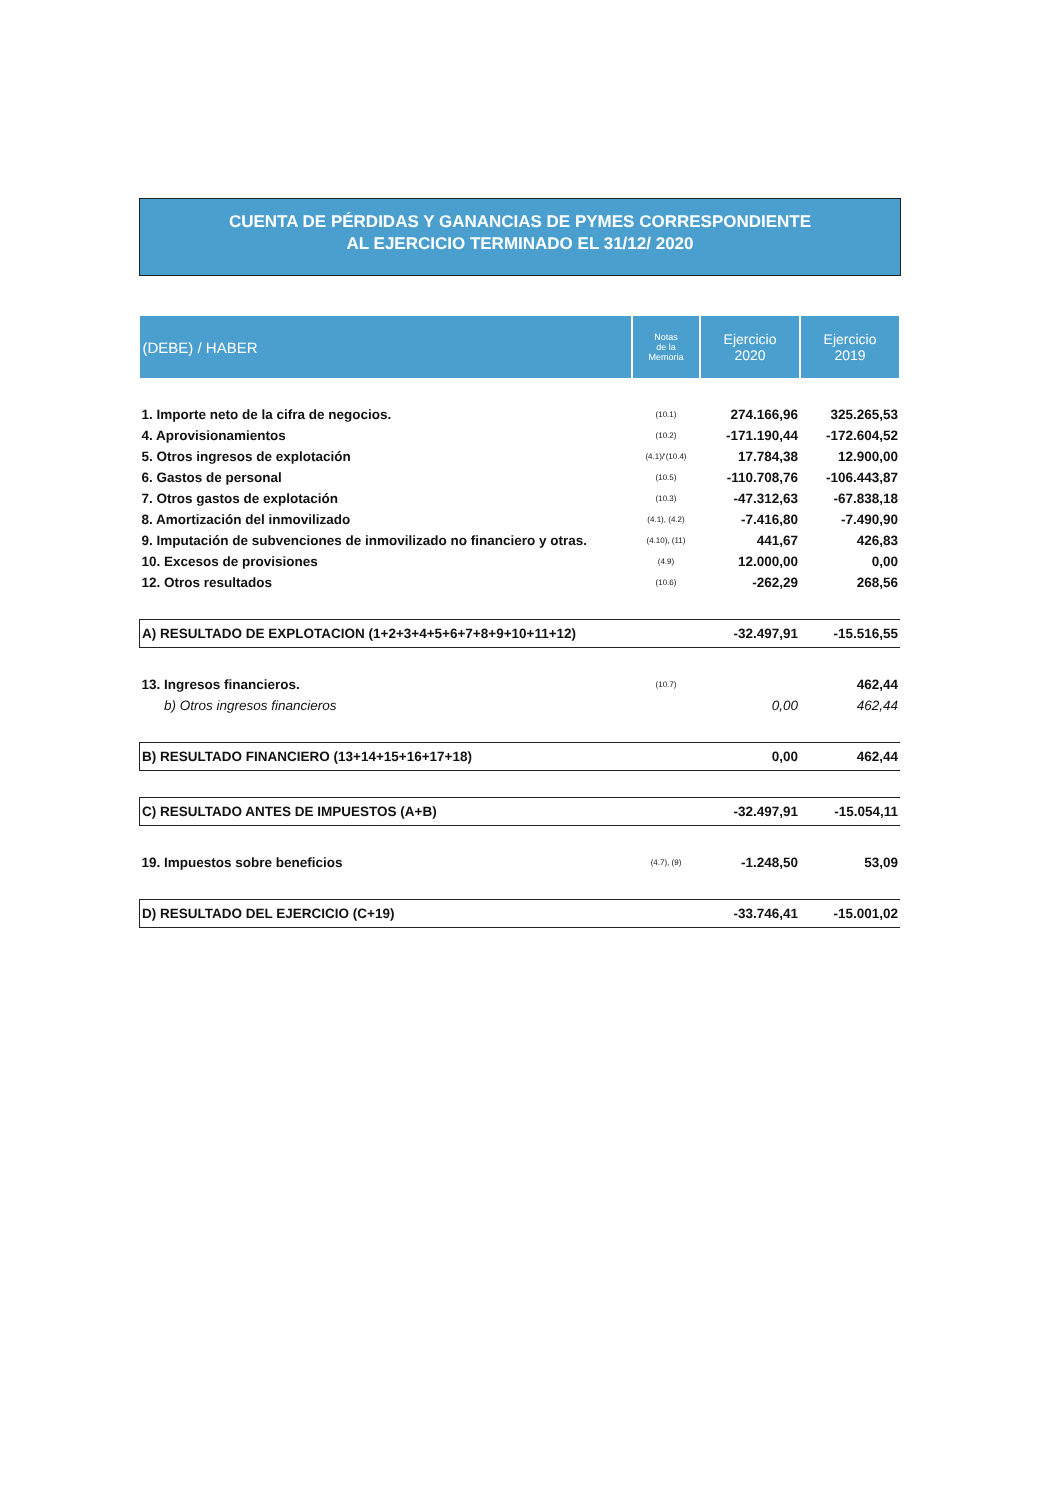CUENTA DE PÉRDIDAS Y GANANCIAS DE PYMES CORRESPONDIENTE
AL EJERCICIO TERMINADO EL 31/12/ 2020
| (DEBE) / HABER | Notas de la Memoria | Ejercicio 2020 | Ejercicio 2019 |
| --- | --- | --- | --- |
| 1. Importe neto de la cifra de negocios. | (10.1) | 274.166,96 | 325.265,53 |
| 4. Aprovisionamientos | (10.2) | -171.190,44 | -172.604,52 |
| 5. Otros ingresos de explotación | (4.1)/'(10.4) | 17.784,38 | 12.900,00 |
| 6. Gastos de personal | (10.5) | -110.708,76 | -106.443,87 |
| 7. Otros gastos de explotación | (10.3) | -47.312,63 | -67.838,18 |
| 8. Amortización del inmovilizado | (4.1), (4.2) | -7.416,80 | -7.490,90 |
| 9. Imputación de subvenciones de inmovilizado no financiero y otras. | (4.10), (11) | 441,67 | 426,83 |
| 10. Excesos de provisiones | (4.9) | 12.000,00 | 0,00 |
| 12. Otros resultados | (10.6) | -262,29 | 268,56 |
| A) RESULTADO DE EXPLOTACION (1+2+3+4+5+6+7+8+9+10+11+12) | | -32.497,91 | -15.516,55 |
| 13. Ingresos financieros. | (10.7) | | 462,44 |
| b) Otros ingresos financieros | | 0,00 | 462,44 |
| B) RESULTADO FINANCIERO (13+14+15+16+17+18) | | 0,00 | 462,44 |
| C) RESULTADO ANTES DE IMPUESTOS (A+B) | | -32.497,91 | -15.054,11 |
| 19. Impuestos sobre beneficios | (4.7), (9) | -1.248,50 | 53,09 |
| D) RESULTADO DEL EJERCICIO (C+19) | | -33.746,41 | -15.001,02 |